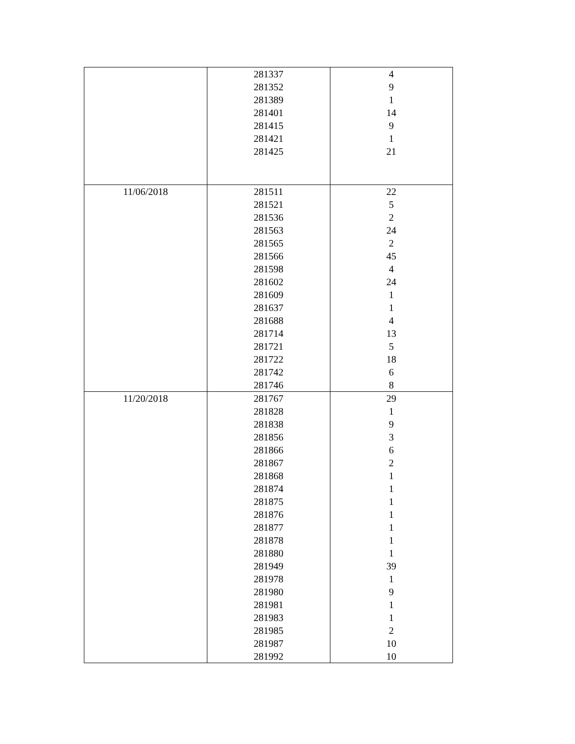| | 281337 281352 281389 281401 281415 281421 281425 | 4 9 1 14 9 1 21 |
| 11/06/2018 | 281511 281521 281536 281563 281565 281566 281598 281602 281609 281637 281688 281714 281721 281722 281742 281746 | 22 5 2 24 2 45 4 24 1 1 4 13 5 18 6 8 |
| 11/20/2018 | 281767 281828 281838 281856 281866 281867 281868 281874 281875 281876 281877 281878 281880 281949 281978 281980 281981 281983 281985 281987 281992 | 29 1 9 3 6 2 1 1 1 1 1 1 1 39 1 9 1 1 2 10 10 |